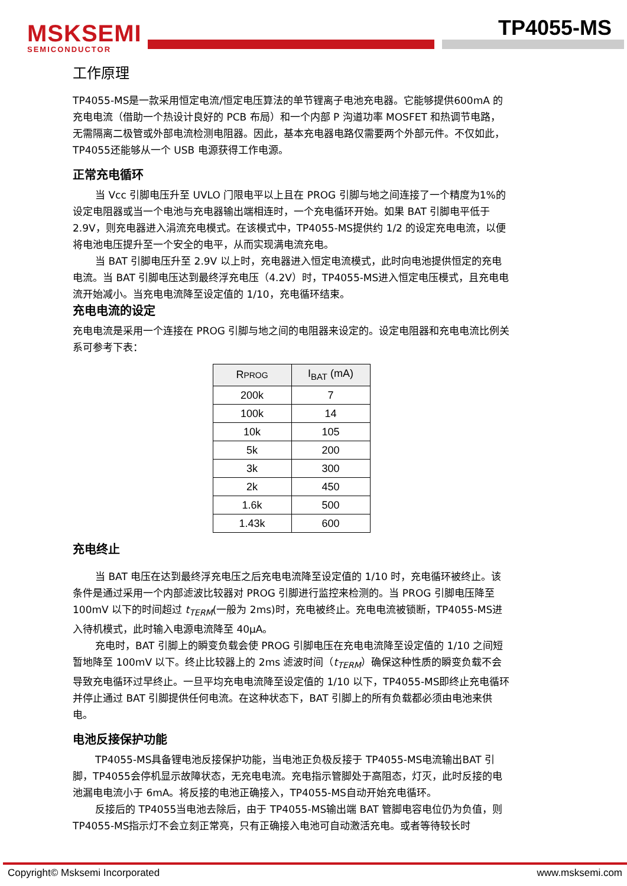MSKSEMI
SEMICONDUCTOR
TP4055-MS
工作原理
TP4055-MS是一款采用恒定电流/恒定电压算法的单节锂离子电池充电器。它能够提供600mA 的充电电流（借助一个热设计良好的 PCB 布局）和一个内部 P 沟道功率 MOSFET 和热调节电路，无需隔离二极管或外部电流检测电阻器。因此，基本充电器电路仅需要两个外部元件。不仅如此，TP4055还能够从一个 USB 电源获得工作电源。
正常充电循环
当 Vcc 引脚电压升至 UVLO 门限电平以上且在 PROG 引脚与地之间连接了一个精度为1%的设定电阻器或当一个电池与充电器输出端相连时，一个充电循环开始。如果 BAT 引脚电平低于 2.9V，则充电器进入涓流充电模式。在该模式中，TP4055-MS提供约 1/2 的设定充电电流，以便将电池电压提升至一个安全的电平，从而实现满电流充电。
当 BAT 引脚电压升至 2.9V 以上时，充电器进入恒定电流模式，此时向电池提供恒定的充电电流。当 BAT 引脚电压达到最终浮充电压（4.2V）时，TP4055-MS进入恒定电压模式，且充电电流开始减小。当充电电流降至设定值的 1/10，充电循环结束。
充电电流的设定
充电电流是采用一个连接在 PROG 引脚与地之间的电阻器来设定的。设定电阻器和充电电流比例关系可参考下表：
| R PROG | I<sub>BAT</sub> (mA) |
| --- | --- |
| 200k | 7 |
| 100k | 14 |
| 10k | 105 |
| 5k | 200 |
| 3k | 300 |
| 2k | 450 |
| 1.6k | 500 |
| 1.43k | 600 |
充电终止
当 BAT 电压在达到最终浮充电压之后充电电流降至设定值的 1/10 时，充电循环被终止。该条件是通过采用一个内部滤波比较器对 PROG 引脚进行监控来检测的。当 PROG 引脚电压降至 100mV 以下的时间超过 t<sub>TERM</sub>(一般为 2ms)时，充电被终止。充电电流被锁断，TP4055-MS进入待机模式，此时输入电源电流降至 40μA。
充电时，BAT 引脚上的瞬变负载会使 PROG 引脚电压在充电电流降至设定值的 1/10 之间短暂地降至 100mV 以下。终止比较器上的 2ms 滤波时间（t<sub>TERM</sub>）确保这种性质的瞬变负载不会导致充电循环过早终止。一旦平均充电电流降至设定值的 1/10 以下，TP4055-MS即终止充电循环并停止通过 BAT 引脚提供任何电流。在这种状态下，BAT 引脚上的所有负载都必须由电池来供电。
电池反接保护功能
TP4055-MS具备锂电池反接保护功能，当电池正负极反接于 TP4055-MS电流输出BAT 引脚，TP4055会停机显示故障状态，无充电电流。充电指示管脚处于高阻态，灯灭，此时反接的电池漏电电流小于 6mA。将反接的电池正确接入，TP4055-MS自动开始充电循环。
反接后的 TP4055当电池去除后，由于 TP4055-MS输出端 BAT 管脚电容电位仍为负值，则 TP4055-MS指示灯不会立刻正常亮，只有正确接入电池可自动激活充电。或者等待较长时
Copyright© Msksemi Incorporated www.msksemi.com